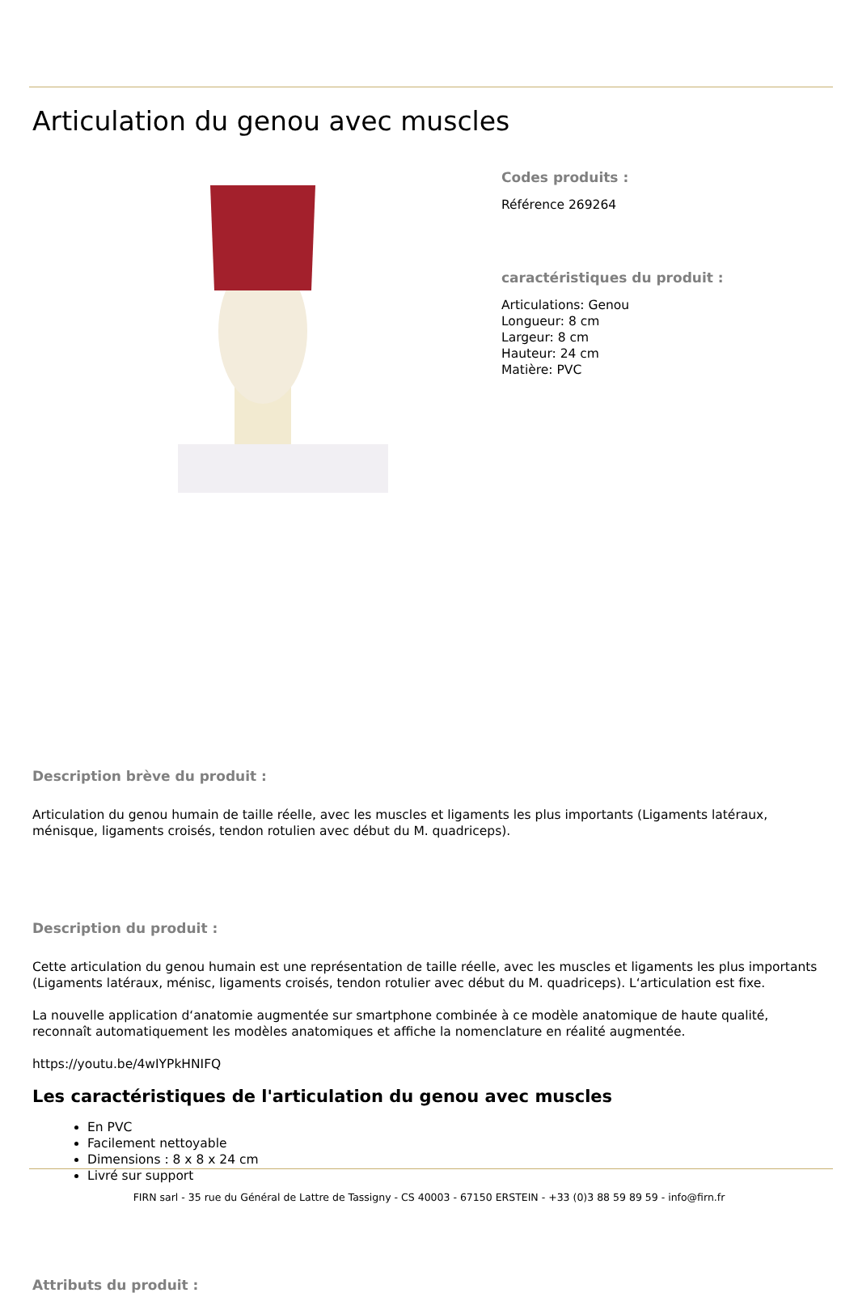Articulation du genou avec muscles
Codes produits :
Référence 269264
caractéristiques du produit :
Articulations: Genou
Longueur: 8 cm
Largeur: 8 cm
Hauteur: 24 cm
Matière: PVC
Description brève du produit :
Articulation du genou humain de taille réelle, avec les muscles et ligaments les plus importants (Ligaments latéraux, ménisque, ligaments croisés, tendon rotulien avec début du M. quadriceps).
Description du produit :
Cette articulation du genou humain est une représentation de taille réelle, avec les muscles et ligaments les plus importants (Ligaments latéraux, ménisc, ligaments croisés, tendon rotulier avec début du M. quadriceps). L‘articulation est fixe.
La nouvelle application d‘anatomie augmentée sur smartphone combinée à ce modèle anatomique de haute qualité, reconnaît automatiquement les modèles anatomiques et affiche la nomenclature en réalité augmentée.
https://youtu.be/4wIYPkHNIFQ
Les caractéristiques de l'articulation du genou avec muscles
En PVC
Facilement nettoyable
Dimensions : 8 x 8 x 24 cm
Livré sur support
Attributs du produit :
FIRN sarl - 35 rue du Général de Lattre de Tassigny - CS 40003 - 67150 ERSTEIN - +33 (0)3 88 59 89 59 - info@firn.fr